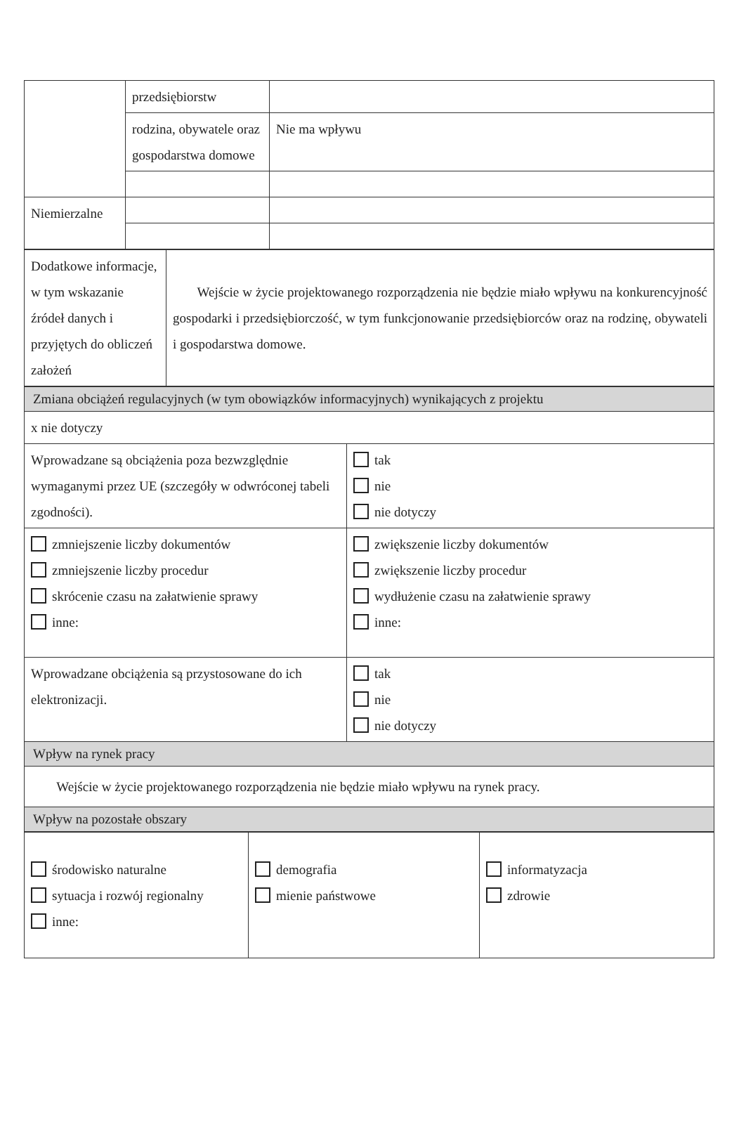| | przedsiębiorstw | |
| | rodzina, obywatele oraz gospodarstwa domowe | Nie ma wpływu |
| Niemierzalne | | |
| Dodatkowe informacje, w tym wskazanie źródeł danych i przyjętych do obliczeń założeń | Wejście w życie projektowanego rozporządzenia nie będzie miało wpływu na konkurencyjność gospodarki i przedsiębiorczość, w tym funkcjonowanie przedsiębiorców oraz na rodzinę, obywateli i gospodarstwa domowe. |
| Zmiana obciążeń regulacyjnych (w tym obowiązków informacyjnych) wynikających z projektu | |
| x nie dotyczy | |
| Wprowadzane są obciążenia poza bezwzględnie wymaganymi przez UE (szczegóły w odwróconej tabeli zgodności). | tak nie nie dotyczy |
| zmniejszenie liczby dokumentów zmniejszenie liczby procedur skrócenie czasu na załatwienie sprawy inne: | zwiększenie liczby dokumentów zwiększenie liczby procedur wydłużenie czasu na załatwienie sprawy inne: |
| Wprowadzane obciążenia są przystosowane do ich elektronizacji. | tak nie nie dotyczy |
| Wpływ na rynek pracy | |
| Wejście w życie projektowanego rozporządzenia nie będzie miało wpływu na rynek pracy. | |
| Wpływ na pozostałe obszary | |
| środowisko naturalne sytuacja i rozwój regionalny inne: | demografia mienie państwowe | informatyzacja zdrowie |